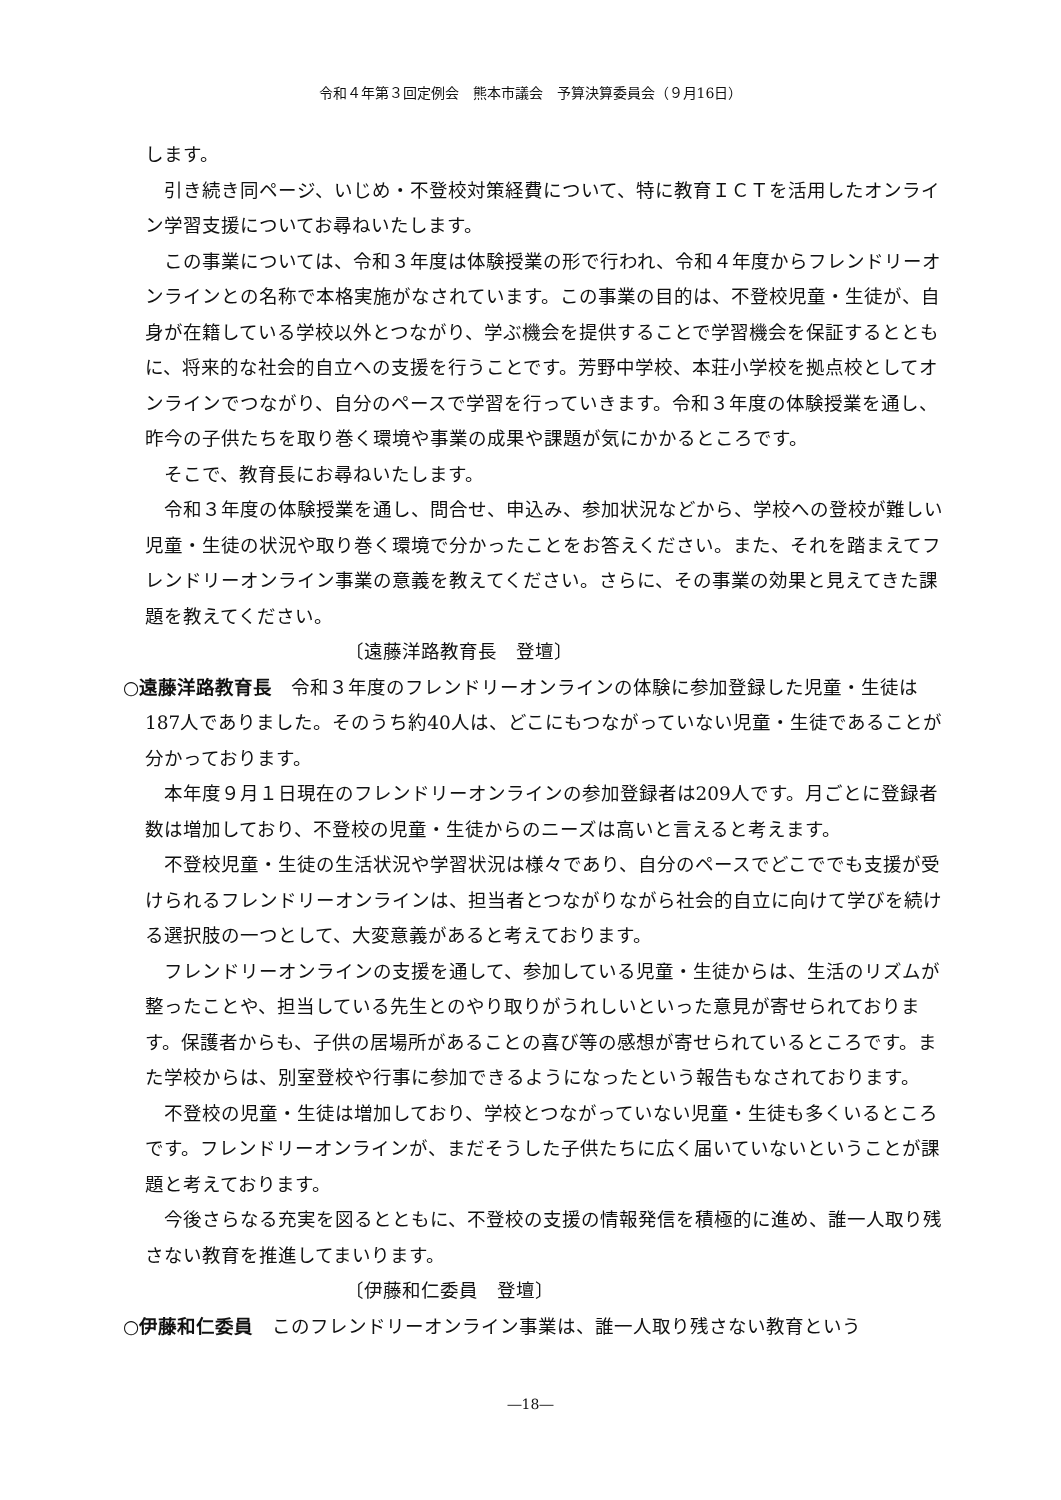令和４年第３回定例会　熊本市議会　予算決算委員会（９月16日）
します。
引き続き同ページ、いじめ・不登校対策経費について、特に教育ＩＣＴを活用したオンライン学習支援についてお尋ねいたします。
この事業については、令和３年度は体験授業の形で行われ、令和４年度からフレンドリーオンラインとの名称で本格実施がなされています。この事業の目的は、不登校児童・生徒が、自身が在籍している学校以外とつながり、学ぶ機会を提供することで学習機会を保証するとともに、将来的な社会的自立への支援を行うことです。芳野中学校、本荘小学校を拠点校としてオンラインでつながり、自分のペースで学習を行っていきます。令和３年度の体験授業を通し、昨今の子供たちを取り巻く環境や事業の成果や課題が気にかかるところです。
そこで、教育長にお尋ねいたします。
令和３年度の体験授業を通し、問合せ、申込み、参加状況などから、学校への登校が難しい児童・生徒の状況や取り巻く環境で分かったことをお答えください。また、それを踏まえてフレンドリーオンライン事業の意義を教えてください。さらに、その事業の効果と見えてきた課題を教えてください。
〔遠藤洋路教育長　登壇〕
○遠藤洋路教育長　令和３年度のフレンドリーオンラインの体験に参加登録した児童・生徒は187人でありました。そのうち約40人は、どこにもつながっていない児童・生徒であることが分かっております。
本年度９月１日現在のフレンドリーオンラインの参加登録者は209人です。月ごとに登録者数は増加しており、不登校の児童・生徒からのニーズは高いと言えると考えます。
不登校児童・生徒の生活状況や学習状況は様々であり、自分のペースでどこででも支援が受けられるフレンドリーオンラインは、担当者とつながりながら社会的自立に向けて学びを続ける選択肢の一つとして、大変意義があると考えております。
フレンドリーオンラインの支援を通して、参加している児童・生徒からは、生活のリズムが整ったことや、担当している先生とのやり取りがうれしいといった意見が寄せられております。保護者からも、子供の居場所があることの喜び等の感想が寄せられているところです。また学校からは、別室登校や行事に参加できるようになったという報告もなされております。
不登校の児童・生徒は増加しており、学校とつながっていない児童・生徒も多くいるところです。フレンドリーオンラインが、まだそうした子供たちに広く届いていないということが課題と考えております。
今後さらなる充実を図るとともに、不登校の支援の情報発信を積極的に進め、誰一人取り残さない教育を推進してまいります。
〔伊藤和仁委員　登壇〕
○伊藤和仁委員　このフレンドリーオンライン事業は、誰一人取り残さない教育という
―18―